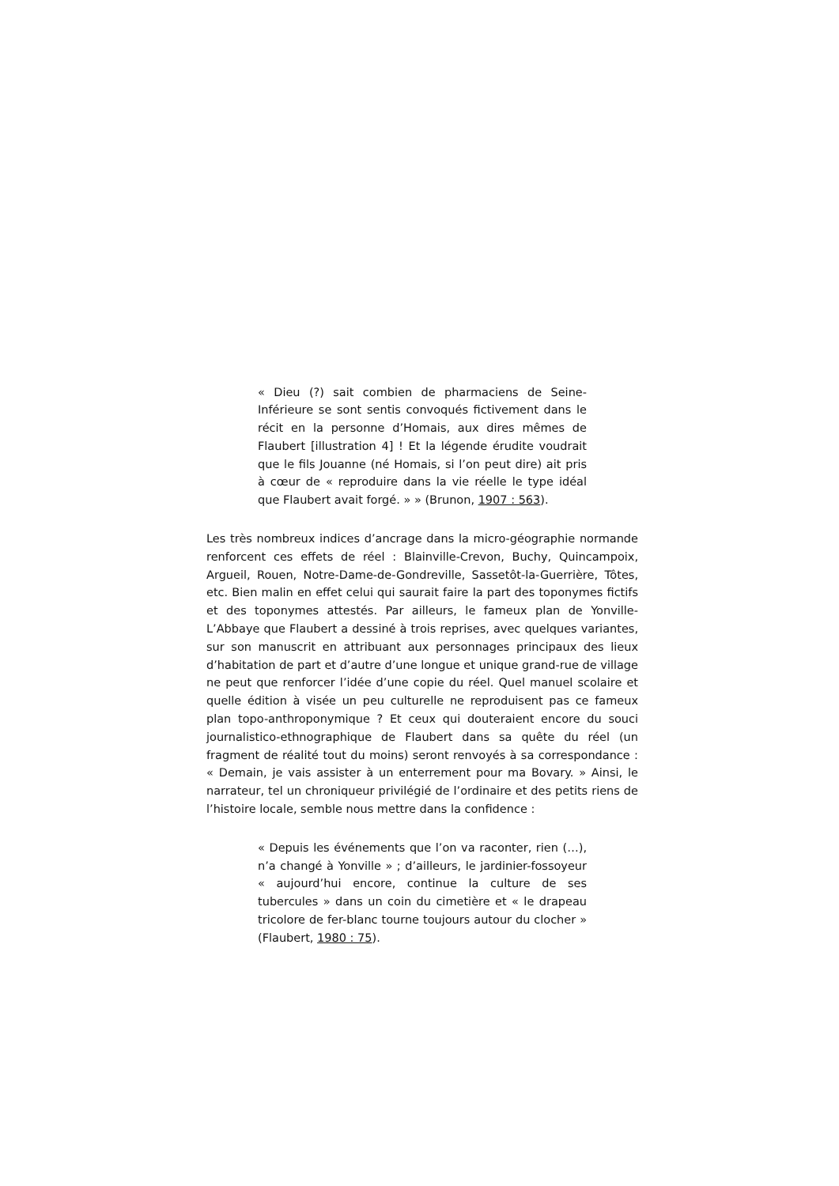« Dieu (?) sait combien de pharmaciens de Seine-Inférieure se sont sentis convoqués fictivement dans le récit en la personne d’Homais, aux dires mêmes de Flaubert [illustration 4] ! Et la légende érudite voudrait que le fils Jouanne (né Homais, si l’on peut dire) ait pris à cœur de « reproduire dans la vie réelle le type idéal que Flaubert avait forgé. » » (Brunon, 1907 : 563).
Les très nombreux indices d’ancrage dans la micro-géographie normande renforcent ces effets de réel : Blainville-Crevon, Buchy, Quincampoix, Argueil, Rouen, Notre-Dame-de-Gondreville, Sassetôt-la-Guerrière, Tôtes, etc. Bien malin en effet celui qui saurait faire la part des toponymes fictifs et des toponymes attestés. Par ailleurs, le fameux plan de Yonville-L’Abbaye que Flaubert a dessiné à trois reprises, avec quelques variantes, sur son manuscrit en attribuant aux personnages principaux des lieux d’habitation de part et d’autre d’une longue et unique grand-rue de village ne peut que renforcer l’idée d’une copie du réel. Quel manuel scolaire et quelle édition à visée un peu culturelle ne reproduisent pas ce fameux plan topo-anthroponymique ? Et ceux qui douteraient encore du souci journalistico-ethnographique de Flaubert dans sa quête du réel (un fragment de réalité tout du moins) seront renvoyés à sa correspondance : « Demain, je vais assister à un enterrement pour ma Bovary. » Ainsi, le narrateur, tel un chroniqueur privilégié de l’ordinaire et des petits riens de l’histoire locale, semble nous mettre dans la confidence :
« Depuis les événements que l’on va raconter, rien (…), n’a changé à Yonville » ; d’ailleurs, le jardinier-fossoyeur « aujourd’hui encore, continue la culture de ses tubercules » dans un coin du cimetière et « le drapeau tricolore de fer-blanc tourne toujours autour du clocher » (Flaubert, 1980 : 75).